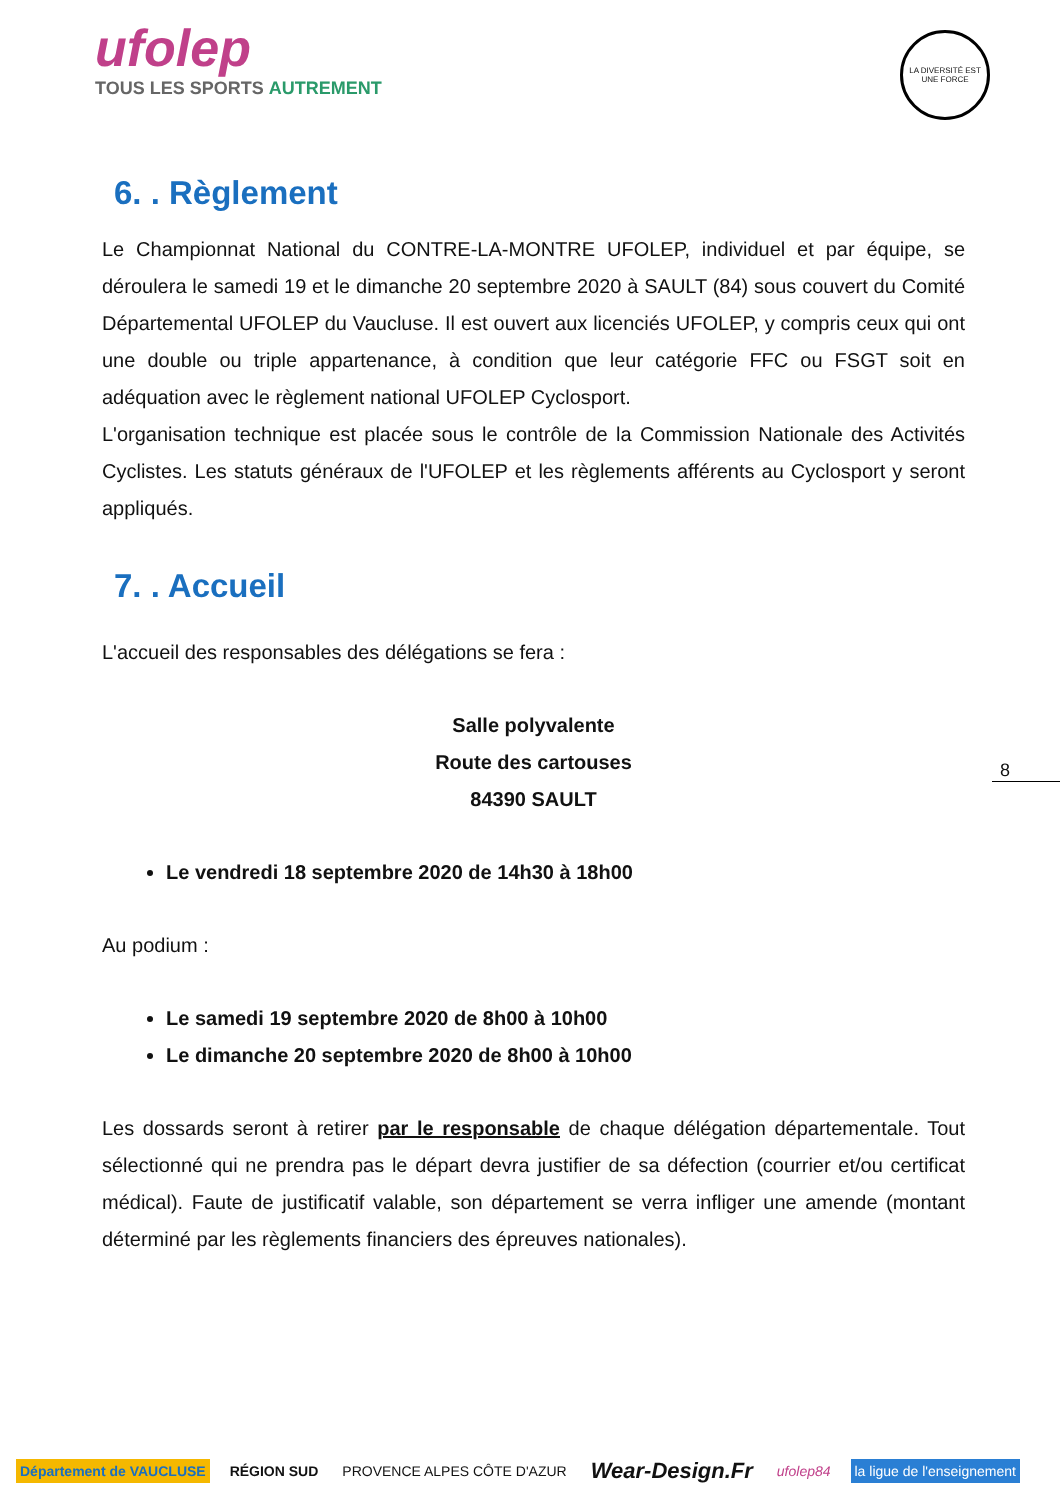ufolep
TOUS LES SPORTS AUTREMENT
LA DIVERSITÉ EST UNE FORCE
6. . Règlement
Le Championnat National du CONTRE-LA-MONTRE UFOLEP, individuel et par équipe, se déroulera le samedi 19 et le dimanche 20 septembre 2020 à SAULT (84) sous couvert du Comité Départemental UFOLEP du Vaucluse. Il est ouvert aux licenciés UFOLEP, y compris ceux qui ont une double ou triple appartenance, à condition que leur catégorie FFC ou FSGT soit en adéquation avec le règlement national UFOLEP Cyclosport.
L'organisation technique est placée sous le contrôle de la Commission Nationale des Activités Cyclistes. Les statuts généraux de l'UFOLEP et les règlements afférents au Cyclosport y seront appliqués.
7. . Accueil
L'accueil des responsables des délégations se fera :
Salle polyvalente
Route des cartouses
84390 SAULT
Le vendredi 18 septembre 2020 de 14h30 à 18h00
Au podium :
Le samedi 19 septembre 2020 de 8h00 à 10h00
Le dimanche 20 septembre 2020 de 8h00 à 10h00
Les dossards seront à retirer par le responsable de chaque délégation départementale. Tout sélectionné qui ne prendra pas le départ devra justifier de sa défection (courrier et/ou certificat médical). Faute de justificatif valable, son département se verra infliger une amende (montant déterminé par les règlements financiers des épreuves nationales).
8
Département de VAUCLUSE RÉGION SUD PROVENCE ALPES CÔTE D'AZUR
Wear-Design.Fr
ufolep84 la ligue de l'enseignement